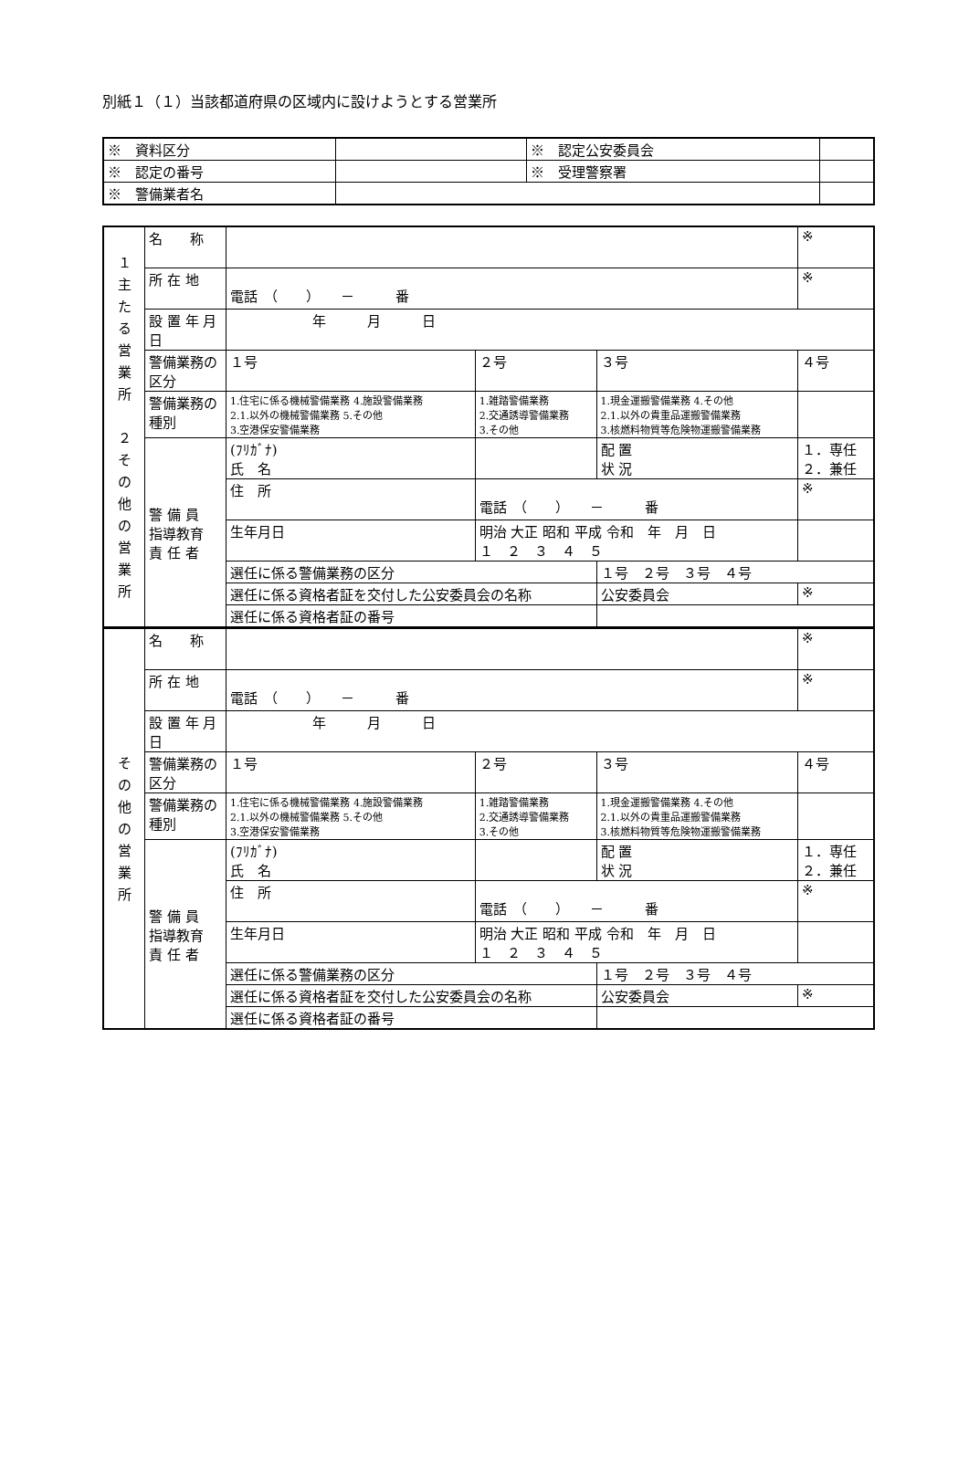別紙１（１）当該都道府県の区域内に設けようとする営業所
| ※ 資料区分 | | ※ 認定公安委員会 | |
| ※ 認定の番号 | | ※ 受理警察署 | |
| ※ 警備業者名 | | | |
| １ 主 た る 営 業 所 ２ そ の 他 の 営 業 所 | 名 称 | | | | | ※ |
| | 所 在 地 | 電話 （ ） － 番 | | | | ※ |
| | 設 置 年 月 日 | 年 月 日 | | | | |
| | 警備業務の区分 | １号 | ２号 | ３号 | | ４号 |
| | 警備業務の種別 | 1.住宅に係る機械警備業務 4.施設警備業務 2.1.以外の機械警備業務 5.その他 3.空港保安警備業務 | 1.雑踏警備業務 2.交通誘導警備業務 3.その他 | 1.現金運搬警備業務 4.その他 2.1.以外の貴重品運搬警備業務 3.核燃料物質等危険物運搬警備業務 | | |
| | 警 備 員 指導教育 責 任 者 | (ﾌﾘｶﾞﾅ) 氏 名 | | | 配 置 状 況 | １．専任 ２．兼任 |
| | | 住 所 | 電話 （ ） － 番 | | | ※ |
| | | 生年月日 | 明治 大正 昭和 平成 令和 年 月 日 １ ２ ３ ４ ５ | | | |
| | | 選任に係る警備業務の区分 | | | １号 ２号 ３号 ４号 | |
| | | 選任に係る資格者証を交付した公安委員会の名称 | | | 公安委員会 | ※ |
| | | 選任に係る資格者証の番号 | | | | |
| そ の 他 の 営 業 所 | 名 称 | | | | | ※ |
| | 所 在 地 | 電話 （ ） － 番 | | | | ※ |
| | 設 置 年 月 日 | 年 月 日 | | | | |
| | 警備業務の区分 | １号 | ２号 | ３号 | | ４号 |
| | 警備業務の種別 | 1.住宅に係る機械警備業務 4.施設警備業務 2.1.以外の機械警備業務 5.その他 3.空港保安警備業務 | 1.雑踏警備業務 2.交通誘導警備業務 3.その他 | 1.現金運搬警備業務 4.その他 2.1.以外の貴重品運搬警備業務 3.核燃料物質等危険物運搬警備業務 | | |
| | 警 備 員 指導教育 責 任 者 | (ﾌﾘｶﾞﾅ) 氏 名 | | | 配 置 状 況 | １．専任 ２．兼任 |
| | | 住 所 | 電話 （ ） － 番 | | | ※ |
| | | 生年月日 | 明治 大正 昭和 平成 令和 年 月 日 １ ２ ３ ４ ５ | | | |
| | | 選任に係る警備業務の区分 | | | １号 ２号 ３号 ４号 | |
| | | 選任に係る資格者証を交付した公安委員会の名称 | | | 公安委員会 | ※ |
| | | 選任に係る資格者証の番号 | | | | |